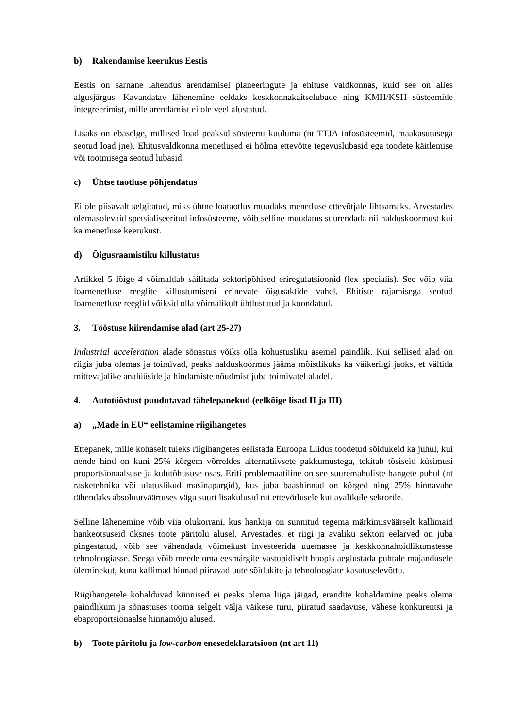b) Rakendamise keerukus Eestis
Eestis on sarnane lahendus arendamisel planeeringute ja ehituse valdkonnas, kuid see on alles algusjärgus. Kavandatav lähenemine eeldaks keskkonnakaitselubade ning KMH/KSH süsteemide integreerimist, mille arendamist ei ole veel alustatud.
Lisaks on ebaselge, millised load peaksid süsteemi kuuluma (nt TTJA infosüsteemid, maakasutusega seotud load jne). Ehitusvaldkonna menetlused ei hõlma ettevõtte tegevuslubasid ega toodete käitlemise või tootmisega seotud lubasid.
c) Ühtse taotluse põhjendatus
Ei ole piisavalt selgitatud, miks ühtne loataotlus muudaks menetluse ettevõtjale lihtsamaks. Arvestades olemasolevaid spetsialiseeritud infosüsteeme, võib selline muudatus suurendada nii halduskoormust kui ka menetluse keerukust.
d) Õigusraamistiku killustatus
Artikkel 5 lõige 4 võimaldab säilitada sektoripõhised eriregulatsioonid (lex specialis). See võib viia loamenetluse reeglite killustumiseni erinevate õigusaktide vahel. Ehitiste rajamisega seotud loamenetluse reeglid võiksid olla võimalikult ühtlustatud ja koondatud.
3. Tööstuse kiirendamise alad (art 25-27)
Industrial acceleration alade sõnastus võiks olla kohustusliku asemel paindlik. Kui sellised alad on riigis juba olemas ja toimivad, peaks halduskoormus jääma mõistlikuks ka väikeriigi jaoks, et vältida mittevajalike analüüside ja hindamiste nõudmist juba toimivatel aladel.
4. Autotööstust puudutavad tähelepanekud (eelkõige lisad II ja III)
a) „Made in EU“ eelistamine riigihangetes
Ettepanek, mille kohaselt tuleks riigihangetes eelistada Euroopa Liidus toodetud sõidukeid ka juhul, kui nende hind on kuni 25% kõrgem võrreldes alternatiivsete pakkumustega, tekitab tõsiseid küsimusi proportsionaalsuse ja kulutõhususe osas. Eriti problemaatiline on see suuremahuliste hangete puhul (nt rasketehnika või ulatuslikud masinapargid), kus juba baashinnad on kõrged ning 25% hinnavahe tähendaks absoluutväärtuses väga suuri lisakulusid nii ettevõtlusele kui avalikule sektorile.
Selline lähenemine võib viia olukorrani, kus hankija on sunnitud tegema märkimisväärselt kallimaid hankeotsuseid üksnes toote päritolu alusel. Arvestades, et riigi ja avaliku sektori eelarved on juba pingestatud, võib see vähendada võimekust investeerida uuemasse ja keskkonnahoidlikumatesse tehnoloogiasse. Seega võib meede oma eesmärgile vastupidiselt hoopis aeglustada puhtale majandusele üleminekut, kuna kallimad hinnad piiravad uute sõidukite ja tehnoloogiate kasutuselevõttu.
Riigihangetele kohalduvad künnised ei peaks olema liiga jäigad, erandite kohaldamine peaks olema paindlikum ja sõnastuses tooma selgelt välja väikese turu, piiratud saadavuse, vähese konkurentsi ja ebaproportsionaalse hinnamõju alused.
b) Toote päritolu ja low-carbon enesedeklaratsioon (nt art 11)